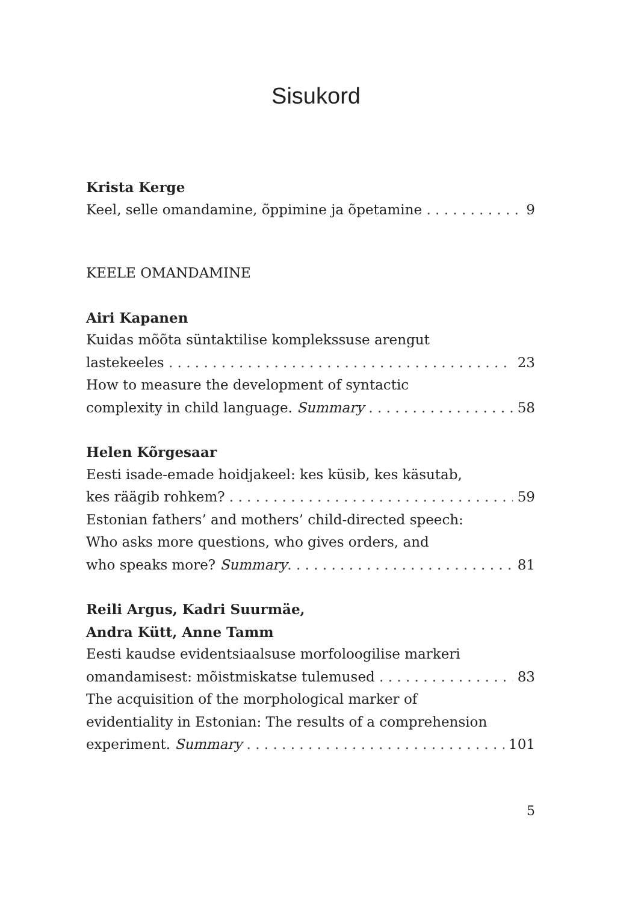Sisukord
Krista Kerge
Keel, selle omandamine, õppimine ja õpetamine 9
KEELE OMANDAMINE
Airi Kapanen
Kuidas mõõta süntaktilise komplekssuse arengut
lastekeeles 23
How to measure the development of syntactic
complexity in child language. Summary 58
Helen Kõrgesaar
Eesti isade-emade hoidjakeel: kes küsib, kes käsutab,
kes räägib rohkem? 59
Estonian fathers’ and mothers’ child-directed speech:
Who asks more questions, who gives orders, and
who speaks more? Summary 81
Reili Argus, Kadri Suurmäe,
Andra Kütt, Anne Tamm
Eesti kaudse evidentsiaalsuse morfoloogilise markeri
omandamisest: mõistmiskatse tulemused 83
The acquisition of the morphological marker of
evidentiality in Estonian: The results of a comprehension
experiment. Summary 101
5